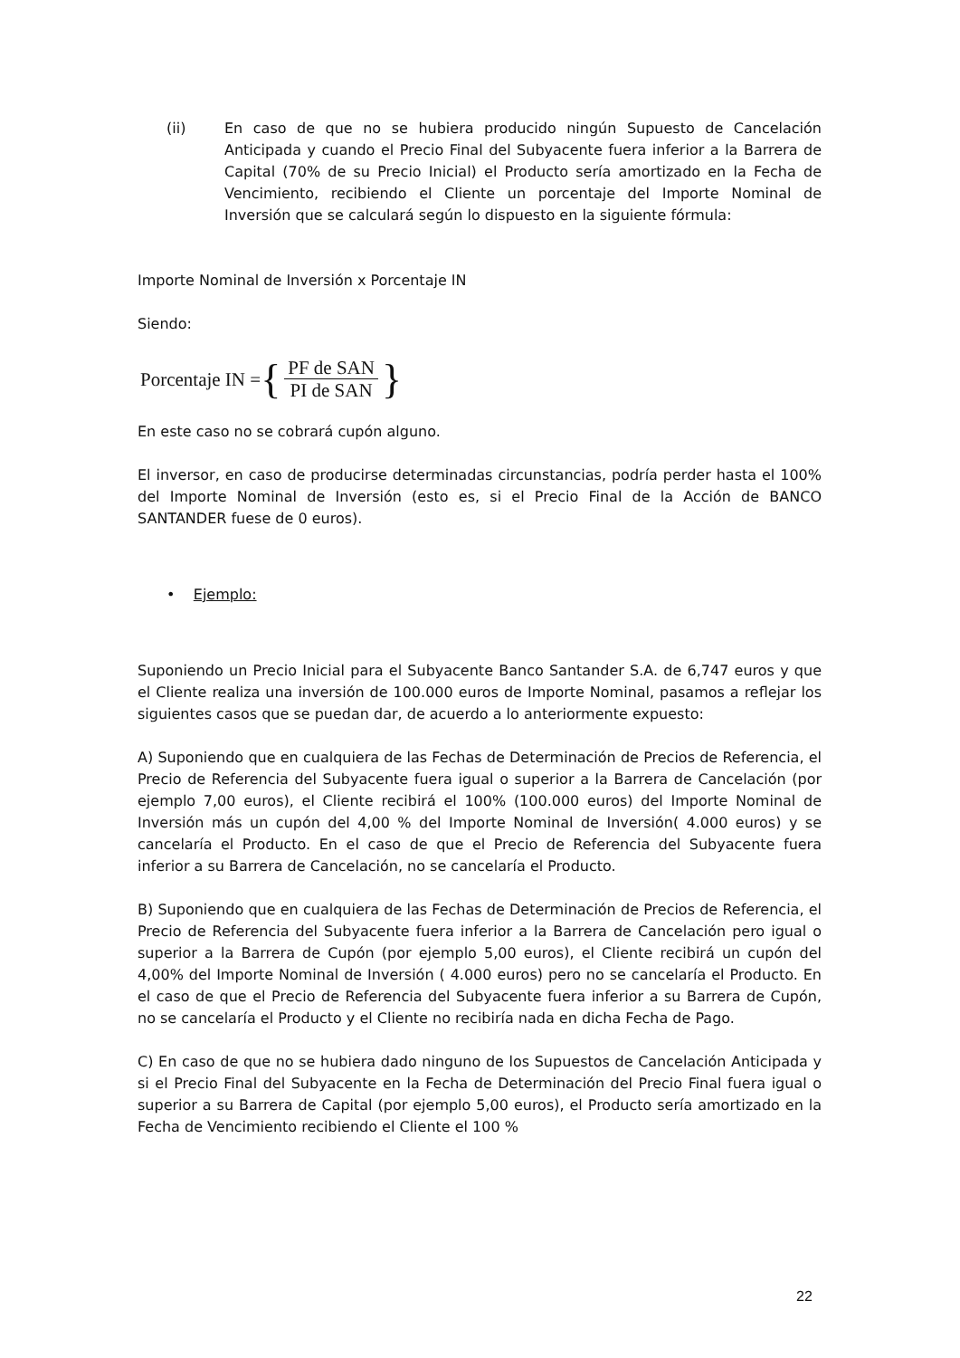(ii) En caso de que no se hubiera producido ningún Supuesto de Cancelación Anticipada y cuando el Precio Final del Subyacente fuera inferior a la Barrera de Capital (70% de su Precio Inicial) el Producto sería amortizado en la Fecha de Vencimiento, recibiendo el Cliente un porcentaje del Importe Nominal de Inversión que se calculará según lo dispuesto en la siguiente fórmula:
Importe Nominal de Inversión x Porcentaje IN
Siendo:
Porcentaje IN = { PF de SAN PI de SAN }
En este caso no se cobrará cupón alguno.
El inversor, en caso de producirse determinadas circunstancias, podría perder hasta el 100% del Importe Nominal de Inversión (esto es, si el Precio Final de la Acción de BANCO SANTANDER fuese de 0 euros).
• Ejemplo:
Suponiendo un Precio Inicial para el Subyacente Banco Santander S.A. de 6,747 euros y que el Cliente realiza una inversión de 100.000 euros de Importe Nominal, pasamos a reflejar los siguientes casos que se puedan dar, de acuerdo a lo anteriormente expuesto:
A) Suponiendo que en cualquiera de las Fechas de Determinación de Precios de Referencia, el Precio de Referencia del Subyacente fuera igual o superior a la Barrera de Cancelación (por ejemplo 7,00 euros), el Cliente recibirá el 100% (100.000 euros) del Importe Nominal de Inversión más un cupón del 4,00 % del Importe Nominal de Inversión( 4.000 euros) y se cancelaría el Producto. En el caso de que el Precio de Referencia del Subyacente fuera inferior a su Barrera de Cancelación, no se cancelaría el Producto.
B) Suponiendo que en cualquiera de las Fechas de Determinación de Precios de Referencia, el Precio de Referencia del Subyacente fuera inferior a la Barrera de Cancelación pero igual o superior a la Barrera de Cupón (por ejemplo 5,00 euros), el Cliente recibirá un cupón del 4,00% del Importe Nominal de Inversión ( 4.000 euros) pero no se cancelaría el Producto. En el caso de que el Precio de Referencia del Subyacente fuera inferior a su Barrera de Cupón, no se cancelaría el Producto y el Cliente no recibiría nada en dicha Fecha de Pago.
C) En caso de que no se hubiera dado ninguno de los Supuestos de Cancelación Anticipada y si el Precio Final del Subyacente en la Fecha de Determinación del Precio Final fuera igual o superior a su Barrera de Capital (por ejemplo 5,00 euros), el Producto sería amortizado en la Fecha de Vencimiento recibiendo el Cliente el 100 %
22